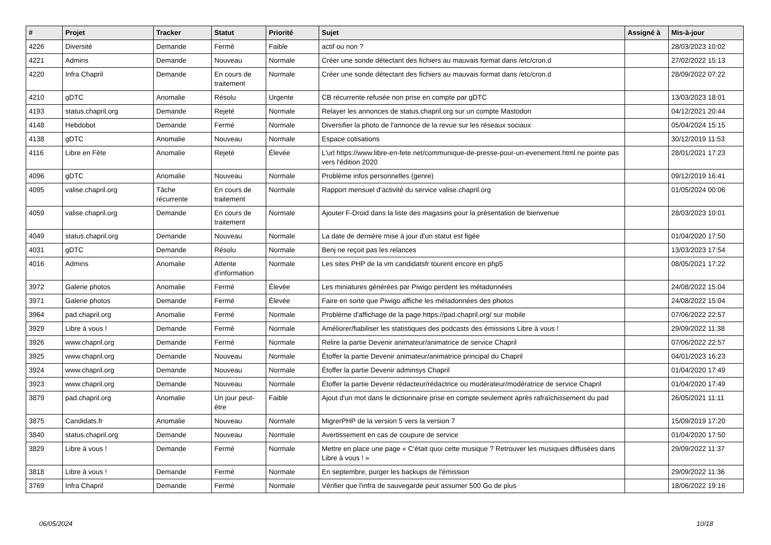| # | Projet | Tracker | Statut | Priorité | Sujet | Assigné à | Mis-à-jour |
| --- | --- | --- | --- | --- | --- | --- | --- |
| 4226 | Diversité | Demande | Fermé | Faible | actif ou non ? | | 28/03/2023 10:02 |
| 4221 | Admins | Demande | Nouveau | Normale | Créer une sonde détectant des fichiers au mauvais format dans /etc/cron.d | | 27/02/2022 15:13 |
| 4220 | Infra Chapril | Demande | En cours de traitement | Normale | Créer une sonde détectant des fichiers au mauvais format dans /etc/cron.d | | 28/09/2022 07:22 |
| 4210 | gDTC | Anomalie | Résolu | Urgente | CB récurrente refusée non prise en compte par gDTC | | 13/03/2023 18:01 |
| 4193 | status.chapril.org | Demande | Rejeté | Normale | Relayer les annonces de status.chapril.org sur un compte Mastodon | | 04/12/2021 20:44 |
| 4148 | Hebdobot | Demande | Fermé | Normale | Diversifier la photo de l'annonce de la revue sur les réseaux sociaux | | 05/04/2024 15:15 |
| 4138 | gDTC | Anomalie | Nouveau | Normale | Espace cotisations | | 30/12/2019 11:53 |
| 4116 | Libre en Fête | Anomalie | Rejeté | Élevée | L'url https://www.libre-en-fete.net/communique-de-presse-pour-un-evenement.html ne pointe pas vers l'édition 2020 | | 28/01/2021 17:23 |
| 4096 | gDTC | Anomalie | Nouveau | Normale | Problème infos personnelles (genre) | | 09/12/2019 16:41 |
| 4095 | valise.chapril.org | Tâche récurrente | En cours de traitement | Normale | Rapport mensuel d'activité du service valise.chapril.org | | 01/05/2024 00:06 |
| 4059 | valise.chapril.org | Demande | En cours de traitement | Normale | Ajouter F-Droid dans la liste des magasins pour la présentation de bienvenue | | 28/03/2023 10:01 |
| 4049 | status.chapril.org | Demande | Nouveau | Normale | La date de dernière mise à jour d'un statut est figée | | 01/04/2020 17:50 |
| 4031 | gDTC | Demande | Résolu | Normale | Benj ne reçoit pas les relances | | 13/03/2023 17:54 |
| 4016 | Admins | Anomalie | Attente d'information | Normale | Les sites PHP de la vm candidatsfr tourent encore en php5 | | 08/05/2021 17:22 |
| 3972 | Galerie photos | Anomalie | Fermé | Élevée | Les miniatures générées par Piwigo perdent les métadonnées | | 24/08/2022 15:04 |
| 3971 | Galerie photos | Demande | Fermé | Élevée | Faire en sorte que Piwigo affiche les métadonnées des photos | | 24/08/2022 15:04 |
| 3964 | pad.chapril.org | Anomalie | Fermé | Normale | Problème d'affichage de la page https://pad.chapril.org/ sur mobile | | 07/06/2022 22:57 |
| 3929 | Libre à vous ! | Demande | Fermé | Normale | Améliorer/fiabiliser les statistiques des podcasts des émissions Libre à vous ! | | 29/09/2022 11:38 |
| 3926 | www.chapril.org | Demande | Fermé | Normale | Relire la partie Devenir animateur/animatrice de service Chapril | | 07/06/2022 22:57 |
| 3925 | www.chapril.org | Demande | Nouveau | Normale | Étoffer la partie Devenir animateur/animatrice principal du Chapril | | 04/01/2023 16:23 |
| 3924 | www.chapril.org | Demande | Nouveau | Normale | Étoffer la partie Devenir adminsys Chapril | | 01/04/2020 17:49 |
| 3923 | www.chapril.org | Demande | Nouveau | Normale | Étoffer la partie Devenir rédacteur/rédactrice ou modérateur/modératrice de service Chapril | | 01/04/2020 17:49 |
| 3879 | pad.chapril.org | Anomalie | Un jour peut-être | Faible | Ajout d'un mot dans le dictionnaire prise en compte seulement après rafraîchissement du pad | | 26/05/2021 11:11 |
| 3875 | Candidats.fr | Anomalie | Nouveau | Normale | MigrerPHP de la version 5 vers la version 7 | | 15/09/2019 17:20 |
| 3840 | status.chapril.org | Demande | Nouveau | Normale | Avertissement en cas de coupure de service | | 01/04/2020 17:50 |
| 3829 | Libre à vous ! | Demande | Fermé | Normale | Mettre en place une page « C'était quoi cette musique ? Retrouver les musiques diffusées dans Libre à vous ! » | | 29/09/2022 11:37 |
| 3818 | Libre à vous ! | Demande | Fermé | Normale | En septembre, purger les backups de l'émission | | 29/09/2022 11:36 |
| 3769 | Infra Chapril | Demande | Fermé | Normale | Vérifier que l'infra de sauvegarde peut assumer 500 Go de plus | | 18/06/2022 19:16 |
06/05/2024 10/18